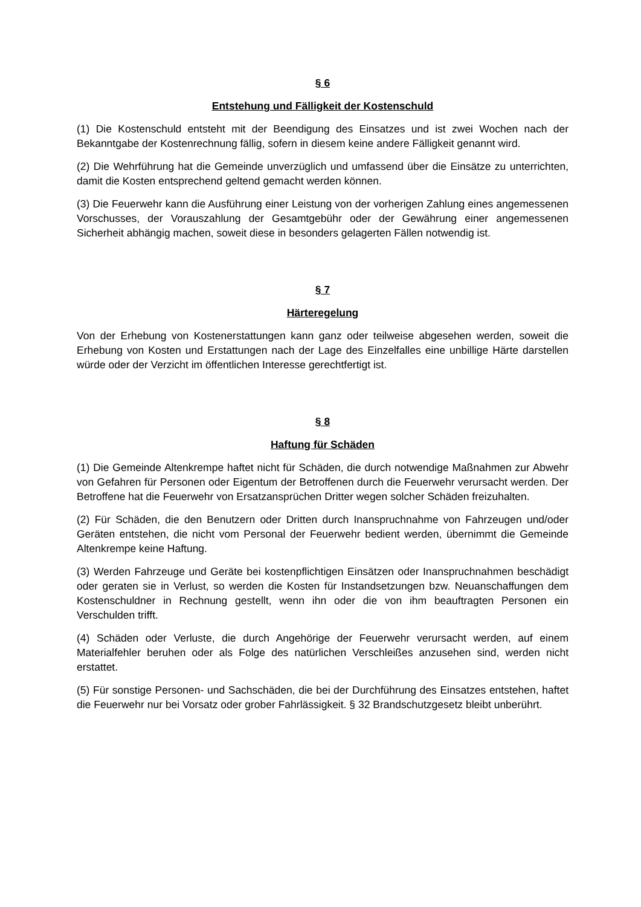§ 6
Entstehung und Fälligkeit der Kostenschuld
(1) Die Kostenschuld entsteht mit der Beendigung des Einsatzes und ist zwei Wochen nach der Bekanntgabe der Kostenrechnung fällig, sofern in diesem keine andere Fälligkeit genannt wird.
(2) Die Wehrführung hat die Gemeinde unverzüglich und umfassend über die Einsätze zu unterrichten, damit die Kosten entsprechend geltend gemacht werden können.
(3) Die Feuerwehr kann die Ausführung einer Leistung von der vorherigen Zahlung eines angemessenen Vorschusses, der Vorauszahlung der Gesamtgebühr oder der Gewährung einer angemessenen Sicherheit abhängig machen, soweit diese in besonders gelagerten Fällen notwendig ist.
§ 7
Härteregelung
Von der Erhebung von Kostenerstattungen kann ganz oder teilweise abgesehen werden, soweit die Erhebung von Kosten und Erstattungen nach der Lage des Einzelfalles eine unbillige Härte darstellen würde oder der Verzicht im öffentlichen Interesse gerechtfertigt ist.
§ 8
Haftung für Schäden
(1) Die Gemeinde Altenkrempe haftet nicht für Schäden, die durch notwendige Maßnahmen zur Abwehr von Gefahren für Personen oder Eigentum der Betroffenen durch die Feuerwehr verursacht werden. Der Betroffene hat die Feuerwehr von Ersatzansprüchen Dritter wegen solcher Schäden freizuhalten.
(2) Für Schäden, die den Benutzern oder Dritten durch Inanspruchnahme von Fahrzeugen und/oder Geräten entstehen, die nicht vom Personal der Feuerwehr bedient werden, übernimmt die Gemeinde Altenkrempe keine Haftung.
(3) Werden Fahrzeuge und Geräte bei kostenpflichtigen Einsätzen oder Inanspruchnahmen beschädigt oder geraten sie in Verlust, so werden die Kosten für Instandsetzungen bzw. Neuanschaffungen dem Kostenschuldner in Rechnung gestellt, wenn ihn oder die von ihm beauftragten Personen ein Verschulden trifft.
(4) Schäden oder Verluste, die durch Angehörige der Feuerwehr verursacht werden, auf einem Materialfehler beruhen oder als Folge des natürlichen Verschleißes anzusehen sind, werden nicht erstattet.
(5) Für sonstige Personen- und Sachschäden, die bei der Durchführung des Einsatzes entstehen, haftet die Feuerwehr nur bei Vorsatz oder grober Fahrlässigkeit. § 32 Brandschutzgesetz bleibt unberührt.